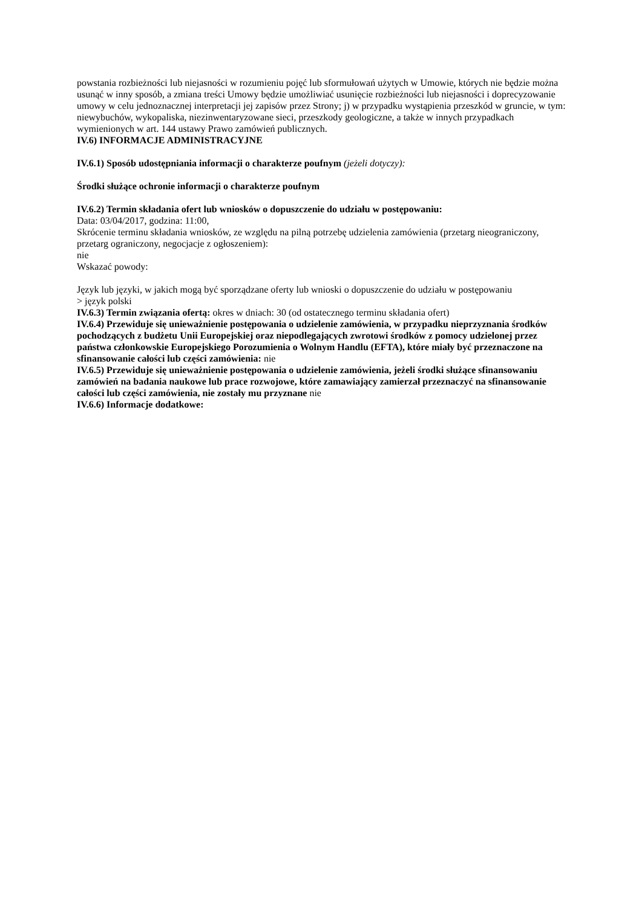powstania rozbieżności lub niejasności w rozumieniu pojęć lub sformułowań użytych w Umowie, których nie będzie można usunąć w inny sposób, a zmiana treści Umowy będzie umożliwiać usunięcie rozbieżności lub niejasności i doprecyzowanie umowy w celu jednoznacznej interpretacji jej zapisów przez Strony; j) w przypadku wystąpienia przeszkód w gruncie, w tym: niewybuchów, wykopaliska, niezinwentaryzowane sieci, przeszkody geologiczne, a także w innych przypadkach wymienionych w art. 144 ustawy Prawo zamówień publicznych.
IV.6) INFORMACJE ADMINISTRACYJNE
IV.6.1) Sposób udostępniania informacji o charakterze poufnym (jeżeli dotyczy):
Środki służące ochronie informacji o charakterze poufnym
IV.6.2) Termin składania ofert lub wniosków o dopuszczenie do udziału w postępowaniu:
Data: 03/04/2017, godzina: 11:00,
Skrócenie terminu składania wniosków, ze względu na pilną potrzebę udzielenia zamówienia (przetarg nieograniczony, przetarg ograniczony, negocjacje z ogłoszeniem):
nie
Wskazać powody:
Język lub języki, w jakich mogą być sporządzane oferty lub wnioski o dopuszczenie do udziału w postępowaniu
> język polski
IV.6.3) Termin związania ofertą: okres w dniach: 30 (od ostatecznego terminu składania ofert)
IV.6.4) Przewiduje się unieważnienie postępowania o udzielenie zamówienia, w przypadku nieprzyznania środków pochodzących z budżetu Unii Europejskiej oraz niepodlegających zwrotowi środków z pomocy udzielonej przez państwa członkowskie Europejskiego Porozumienia o Wolnym Handlu (EFTA), które miały być przeznaczone na sfinansowanie całości lub części zamówienia: nie
IV.6.5) Przewiduje się unieważnienie postępowania o udzielenie zamówienia, jeżeli środki służące sfinansowaniu zamówień na badania naukowe lub prace rozwojowe, które zamawiający zamierzał przeznaczyć na sfinansowanie całości lub części zamówienia, nie zostały mu przyznane nie
IV.6.6) Informacje dodatkowe: